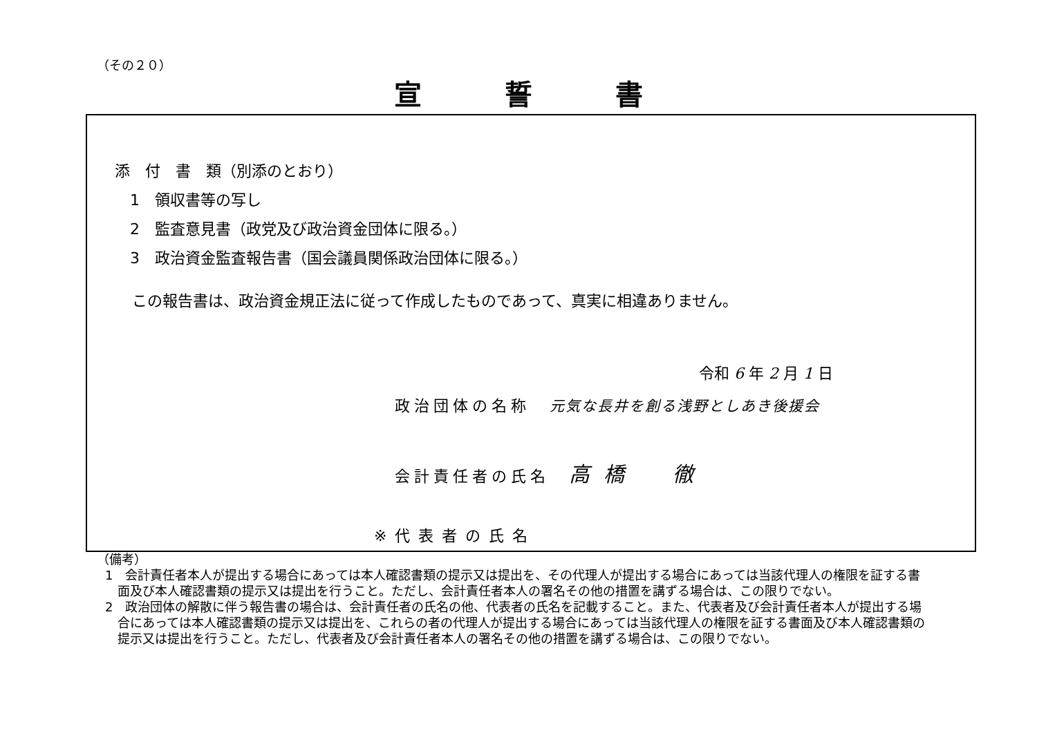（その２０）
宣誓書
添　付　書　類（別添のとおり）
　1　領収書等の写し
　2　監査意見書（政党及び政治資金団体に限る。）
　3　政治資金監査報告書（国会議員関係政治団体に限る。）
この報告書は、政治資金規正法に従って作成したものであって、真実に相違ありません。
令和 6 年 2 月 1 日
政治団体の名称　元気な長井を創る浅野としあき後援会
会計責任者の氏名　高橋　徹
※代表者の氏名
（備考）
1　会計責任者本人が提出する場合にあっては本人確認書類の提示又は提出を、その代理人が提出する場合にあっては当該代理人の権限を証する書面及び本人確認書類の提示又は提出を行うこと。ただし、会計責任者本人の署名その他の措置を講ずる場合は、この限りでない。
2　政治団体の解散に伴う報告書の場合は、会計責任者の氏名の他、代表者の氏名を記載すること。また、代表者及び会計責任者本人が提出する場合にあっては本人確認書類の提示又は提出を、これらの者の代理人が提出する場合にあっては当該代理人の権限を証する書面及び本人確認書類の提示又は提出を行うこと。ただし、代表者及び会計責任者本人の署名その他の措置を講ずる場合は、この限りでない。